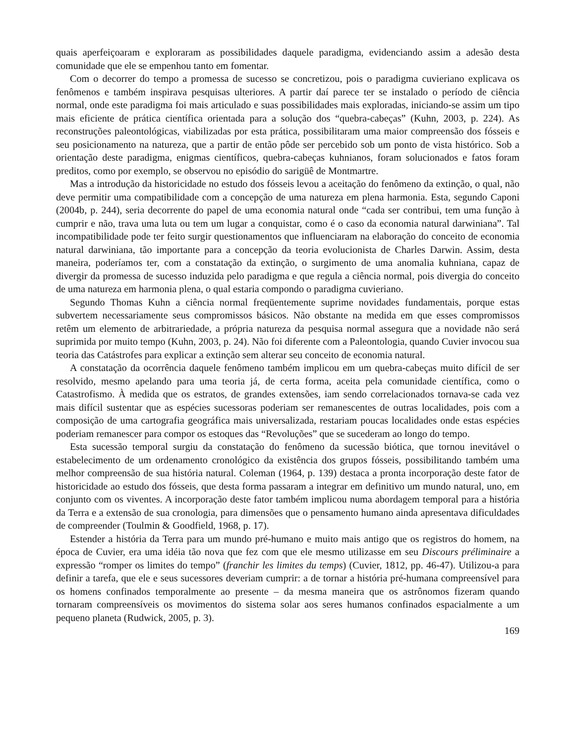quais aperfeiçoaram e exploraram as possibilidades daquele paradigma, evidenciando assim a adesão desta comunidade que ele se empenhou tanto em fomentar.
Com o decorrer do tempo a promessa de sucesso se concretizou, pois o paradigma cuvieriano explicava os fenômenos e também inspirava pesquisas ulteriores. A partir daí parece ter se instalado o período de ciência normal, onde este paradigma foi mais articulado e suas possibilidades mais exploradas, iniciando-se assim um tipo mais eficiente de prática científica orientada para a solução dos “quebra-cabeças” (Kuhn, 2003, p. 224). As reconstruções paleontológicas, viabilizadas por esta prática, possibilitaram uma maior compreensão dos fósseis e seu posicionamento na natureza, que a partir de então pôde ser percebido sob um ponto de vista histórico. Sob a orientação deste paradigma, enigmas científicos, quebra-cabeças kuhnianos, foram solucionados e fatos foram preditos, como por exemplo, se observou no episódio do sarigüê de Montmartre.
Mas a introdução da historicidade no estudo dos fósseis levou a aceitação do fenômeno da extinção, o qual, não deve permitir uma compatibilidade com a concepção de uma natureza em plena harmonia. Esta, segundo Caponi (2004b, p. 244), seria decorrente do papel de uma economia natural onde “cada ser contribui, tem uma função à cumprir e não, trava uma luta ou tem um lugar a conquistar, como é o caso da economia natural darwiniana”. Tal incompatibilidade pode ter feito surgir questionamentos que influenciaram na elaboração do conceito de economia natural darwiniana, tão importante para a concepção da teoria evolucionista de Charles Darwin. Assim, desta maneira, poderíamos ter, com a constatação da extinção, o surgimento de uma anomalia kuhniana, capaz de divergir da promessa de sucesso induzida pelo paradigma e que regula a ciência normal, pois divergia do conceito de uma natureza em harmonia plena, o qual estaria compondo o paradigma cuvieriano.
Segundo Thomas Kuhn a ciência normal freqüentemente suprime novidades fundamentais, porque estas subvertem necessariamente seus compromissos básicos. Não obstante na medida em que esses compromissos retêm um elemento de arbitrariedade, a própria natureza da pesquisa normal assegura que a novidade não será suprimida por muito tempo (Kuhn, 2003, p. 24). Não foi diferente com a Paleontologia, quando Cuvier invocou sua teoria das Catástrofes para explicar a extinção sem alterar seu conceito de economia natural.
A constatação da ocorrência daquele fenômeno também implicou em um quebra-cabeças muito difícil de ser resolvido, mesmo apelando para uma teoria já, de certa forma, aceita pela comunidade científica, como o Catastrofismo. À medida que os estratos, de grandes extensões, iam sendo correlacionados tornava-se cada vez mais difícil sustentar que as espécies sucessoras poderiam ser remanescentes de outras localidades, pois com a composição de uma cartografia geográfica mais universalizada, restariam poucas localidades onde estas espécies poderiam remanescer para compor os estoques das “Revoluções” que se sucederam ao longo do tempo.
Esta sucessão temporal surgiu da constatação do fenômeno da sucessão biótica, que tornou inevitável o estabelecimento de um ordenamento cronológico da existência dos grupos fósseis, possibilitando também uma melhor compreensão de sua história natural. Coleman (1964, p. 139) destaca a pronta incorporação deste fator de historicidade ao estudo dos fósseis, que desta forma passaram a integrar em definitivo um mundo natural, uno, em conjunto com os viventes. A incorporação deste fator também implicou numa abordagem temporal para a história da Terra e a extensão de sua cronologia, para dimensões que o pensamento humano ainda apresentava dificuldades de compreender (Toulmin & Goodfield, 1968, p. 17).
Estender a história da Terra para um mundo pré-humano e muito mais antigo que os registros do homem, na época de Cuvier, era uma idéia tão nova que fez com que ele mesmo utilizasse em seu Discours préliminaire a expressão “romper os limites do tempo” (franchir les limites du temps) (Cuvier, 1812, pp. 46-47). Utilizou-a para definir a tarefa, que ele e seus sucessores deveriam cumprir: a de tornar a história pré-humana compreensível para os homens confinados temporalmente ao presente – da mesma maneira que os astrônomos fizeram quando tornaram compreensíveis os movimentos do sistema solar aos seres humanos confinados espacialmente a um pequeno planeta (Rudwick, 2005, p. 3).
169